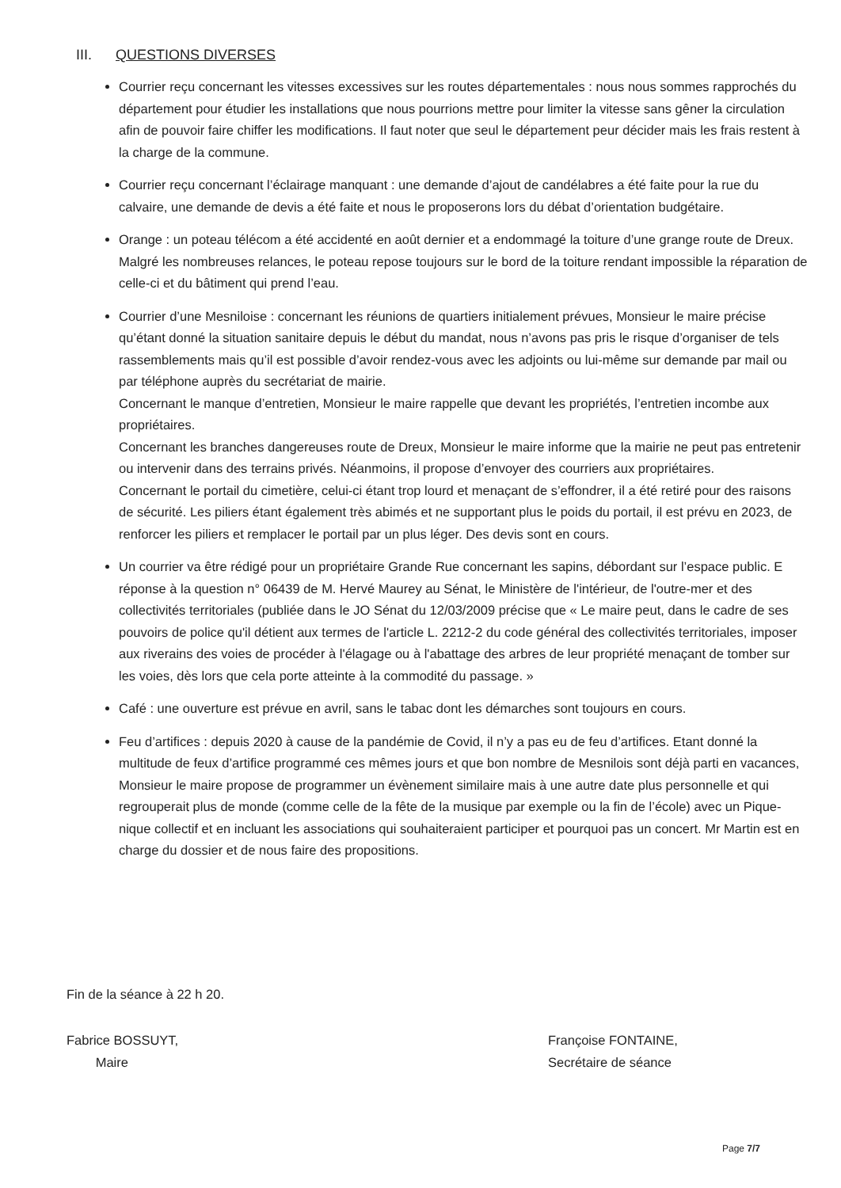III. QUESTIONS DIVERSES
Courrier reçu concernant les vitesses excessives sur les routes départementales : nous nous sommes rapprochés du département pour étudier les installations que nous pourrions mettre pour limiter la vitesse sans gêner la circulation afin de pouvoir faire chiffer les modifications. Il faut noter que seul le département peur décider mais les frais restent à la charge de la commune.
Courrier reçu concernant l’éclairage manquant : une demande d’ajout de candélabres a été faite pour la rue du calvaire, une demande de devis a été faite et nous le proposerons lors du débat d’orientation budgétaire.
Orange : un poteau télécom a été accidenté en août dernier et a endommagé la toiture d’une grange route de Dreux. Malgré les nombreuses relances, le poteau repose toujours sur le bord de la toiture rendant impossible la réparation de celle-ci et du bâtiment qui prend l’eau.
Courrier d’une Mesniloise : concernant les réunions de quartiers initialement prévues, Monsieur le maire précise qu’étant donné la situation sanitaire depuis le début du mandat, nous n’avons pas pris le risque d’organiser de tels rassemblements mais qu’il est possible d’avoir rendez-vous avec les adjoints ou lui-même sur demande par mail ou par téléphone auprès du secrétariat de mairie.
Concernant le manque d’entretien, Monsieur le maire rappelle que devant les propriétés, l’entretien incombe aux propriétaires.
Concernant les branches dangereuses route de Dreux, Monsieur le maire informe que la mairie ne peut pas entretenir ou intervenir dans des terrains privés. Néanmoins, il propose d’envoyer des courriers aux propriétaires.
Concernant le portail du cimetière, celui-ci étant trop lourd et menaçant de s’effondrer, il a été retiré pour des raisons de sécurité. Les piliers étant également très abimés et ne supportant plus le poids du portail, il est prévu en 2023, de renforcer les piliers et remplacer le portail par un plus léger. Des devis sont en cours.
Un courrier va être rédigé pour un propriétaire Grande Rue concernant les sapins, débordant sur l’espace public. E réponse à la question n° 06439 de M. Hervé Maurey au Sénat, le Ministère de l'intérieur, de l'outre-mer et des collectivités territoriales (publiée dans le JO Sénat du 12/03/2009 précise que « Le maire peut, dans le cadre de ses pouvoirs de police qu'il détient aux termes de l'article L. 2212-2 du code général des collectivités territoriales, imposer aux riverains des voies de procéder à l'élagage ou à l'abattage des arbres de leur propriété menaçant de tomber sur les voies, dès lors que cela porte atteinte à la commodité du passage. »
Café : une ouverture est prévue en avril, sans le tabac dont les démarches sont toujours en cours.
Feu d’artifices : depuis 2020 à cause de la pandémie de Covid, il n’y a pas eu de feu d’artifices. Etant donné la multitude de feux d’artifice programmé ces mêmes jours et que bon nombre de Mesnilois sont déjà parti en vacances, Monsieur le maire propose de programmer un évènement similaire mais à une autre date plus personnelle et qui regrouperait plus de monde (comme celle de la fête de la musique par exemple ou la fin de l’école) avec un Pique-nique collectif et en incluant les associations qui souhaiteraient participer et pourquoi pas un concert. Mr Martin est en charge du dossier et de nous faire des propositions.
Fin de la séance à 22 h 20.
Fabrice BOSSUYT,
Maire
Françoise FONTAINE,
Secrétaire de séance
Page 7/7